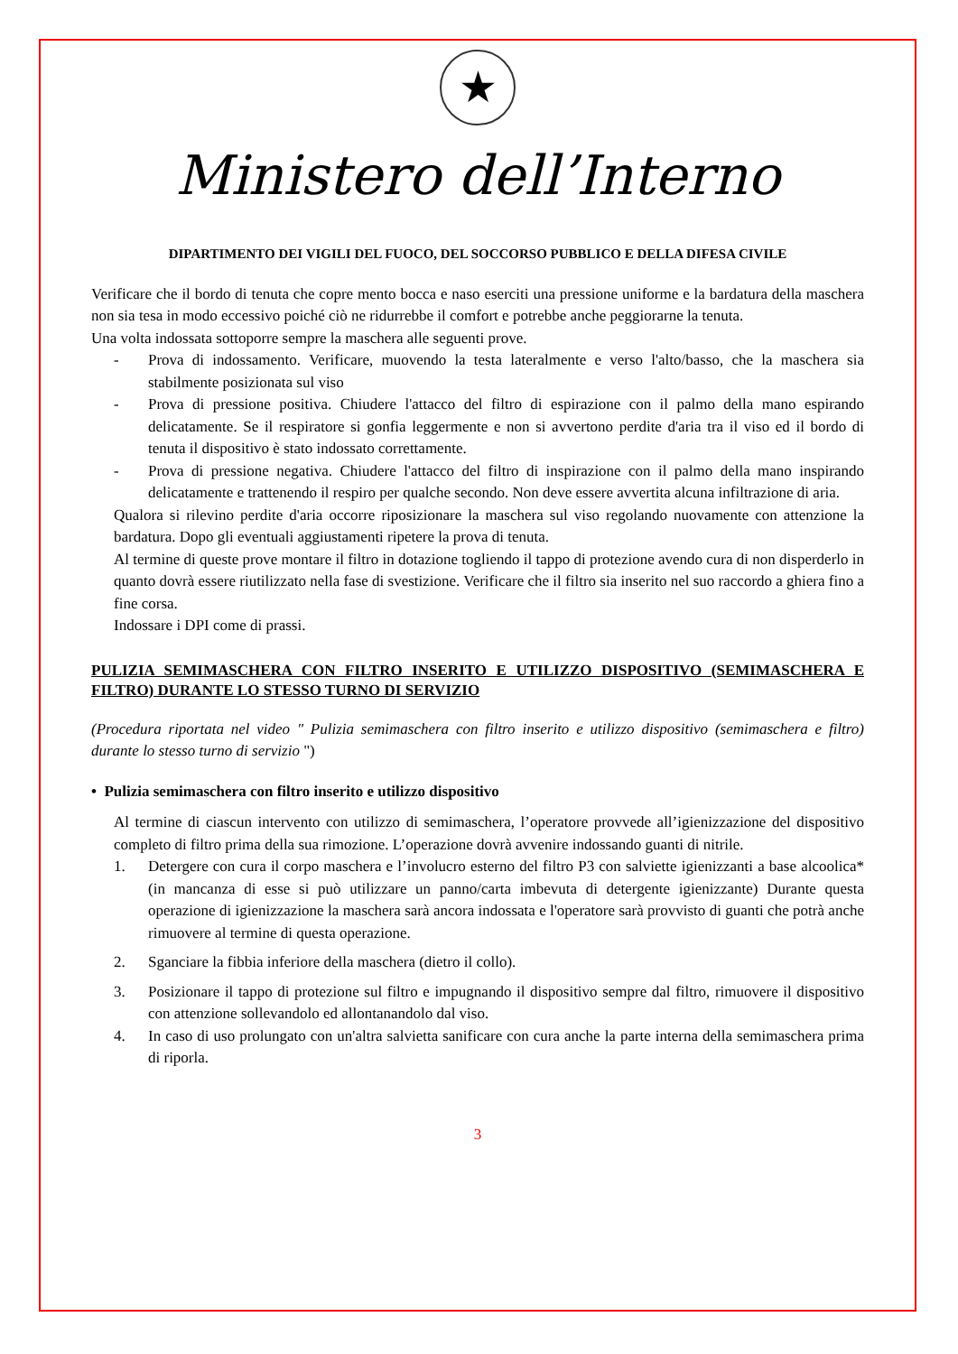★
Ministero dell’Interno
DIPARTIMENTO DEI VIGILI DEL FUOCO, DEL SOCCORSO PUBBLICO E DELLA DIFESA CIVILE
Verificare che il bordo di tenuta che copre mento bocca e naso eserciti una pressione uniforme e la bardatura della maschera non sia tesa in modo eccessivo poiché ciò ne ridurrebbe il comfort e potrebbe anche peggiorarne la tenuta.
Una volta indossata sottoporre sempre la maschera alle seguenti prove.
- Prova di indossamento. Verificare, muovendo la testa lateralmente e verso l'alto/basso, che la maschera sia stabilmente posizionata sul viso
- Prova di pressione positiva. Chiudere l'attacco del filtro di espirazione con il palmo della mano espirando delicatamente. Se il respiratore si gonfia leggermente e non si avvertono perdite d'aria tra il viso ed il bordo di tenuta il dispositivo è stato indossato correttamente.
- Prova di pressione negativa. Chiudere l'attacco del filtro di inspirazione con il palmo della mano inspirando delicatamente e trattenendo il respiro per qualche secondo. Non deve essere avvertita alcuna infiltrazione di aria.
Qualora si rilevino perdite d'aria occorre riposizionare la maschera sul viso regolando nuovamente con attenzione la bardatura. Dopo gli eventuali aggiustamenti ripetere la prova di tenuta.
Al termine di queste prove montare il filtro in dotazione togliendo il tappo di protezione avendo cura di non disperderlo in quanto dovrà essere riutilizzato nella fase di svestizione. Verificare che il filtro sia inserito nel suo raccordo a ghiera fino a fine corsa.
Indossare i DPI come di prassi.
PULIZIA SEMIMASCHERA CON FILTRO INSERITO E UTILIZZO DISPOSITIVO (SEMIMASCHERA E FILTRO) DURANTE LO STESSO TURNO DI SERVIZIO
(Procedura riportata nel video " Pulizia semimaschera con filtro inserito e utilizzo dispositivo (semimaschera e filtro) durante lo stesso turno di servizio ")
• Pulizia semimaschera con filtro inserito e utilizzo dispositivo
Al termine di ciascun intervento con utilizzo di semimaschera, l’operatore provvede all’igienizzazione del dispositivo completo di filtro prima della sua rimozione. L’operazione dovrà avvenire indossando guanti di nitrile.
1. Detergere con cura il corpo maschera e l’involucro esterno del filtro P3 con salviette igienizzanti a base alcoolica* (in mancanza di esse si può utilizzare un panno/carta imbevuta di detergente igienizzante) Durante questa operazione di igienizzazione la maschera sarà ancora indossata e l'operatore sarà provvisto di guanti che potrà anche rimuovere al termine di questa operazione.
2. Sganciare la fibbia inferiore della maschera (dietro il collo).
3. Posizionare il tappo di protezione sul filtro e impugnando il dispositivo sempre dal filtro, rimuovere il dispositivo con attenzione sollevandolo ed allontanandolo dal viso.
4. In caso di uso prolungato con un'altra salvietta sanificare con cura anche la parte interna della semimaschera prima di riporla.
3